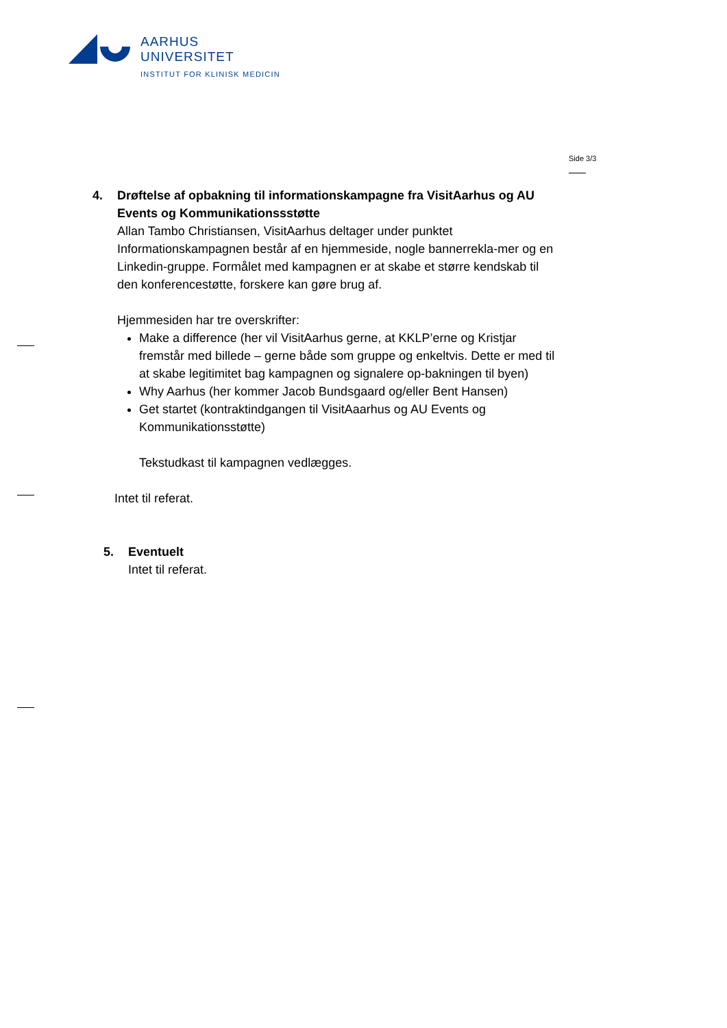AARHUS
UNIVERSITET
INSTITUT FOR KLINISK MEDICIN
Side 3/3
4. Drøftelse af opbakning til informationskampagne fra VisitAarhus og AU Events og Kommunikationssstøtte
Allan Tambo Christiansen, VisitAarhus deltager under punktet
Informationskampagnen består af en hjemmeside, nogle bannerrekla-mer og en Linkedin-gruppe. Formålet med kampagnen er at skabe et større kendskab til den konferencestøtte, forskere kan gøre brug af.
Hjemmesiden har tre overskrifter:
Make a difference (her vil VisitAarhus gerne, at KKLP’erne og Kristjar fremstår med billede – gerne både som gruppe og enkeltvis. Dette er med til at skabe legitimitet bag kampagnen og signalere op-bakningen til byen)
Why Aarhus (her kommer Jacob Bundsgaard og/eller Bent Hansen)
Get startet (kontraktindgangen til VisitAaarhus og AU Events og Kommunikationsstøtte)
Tekstudkast til kampagnen vedlægges.
Intet til referat.
5. Eventuelt
Intet til referat.